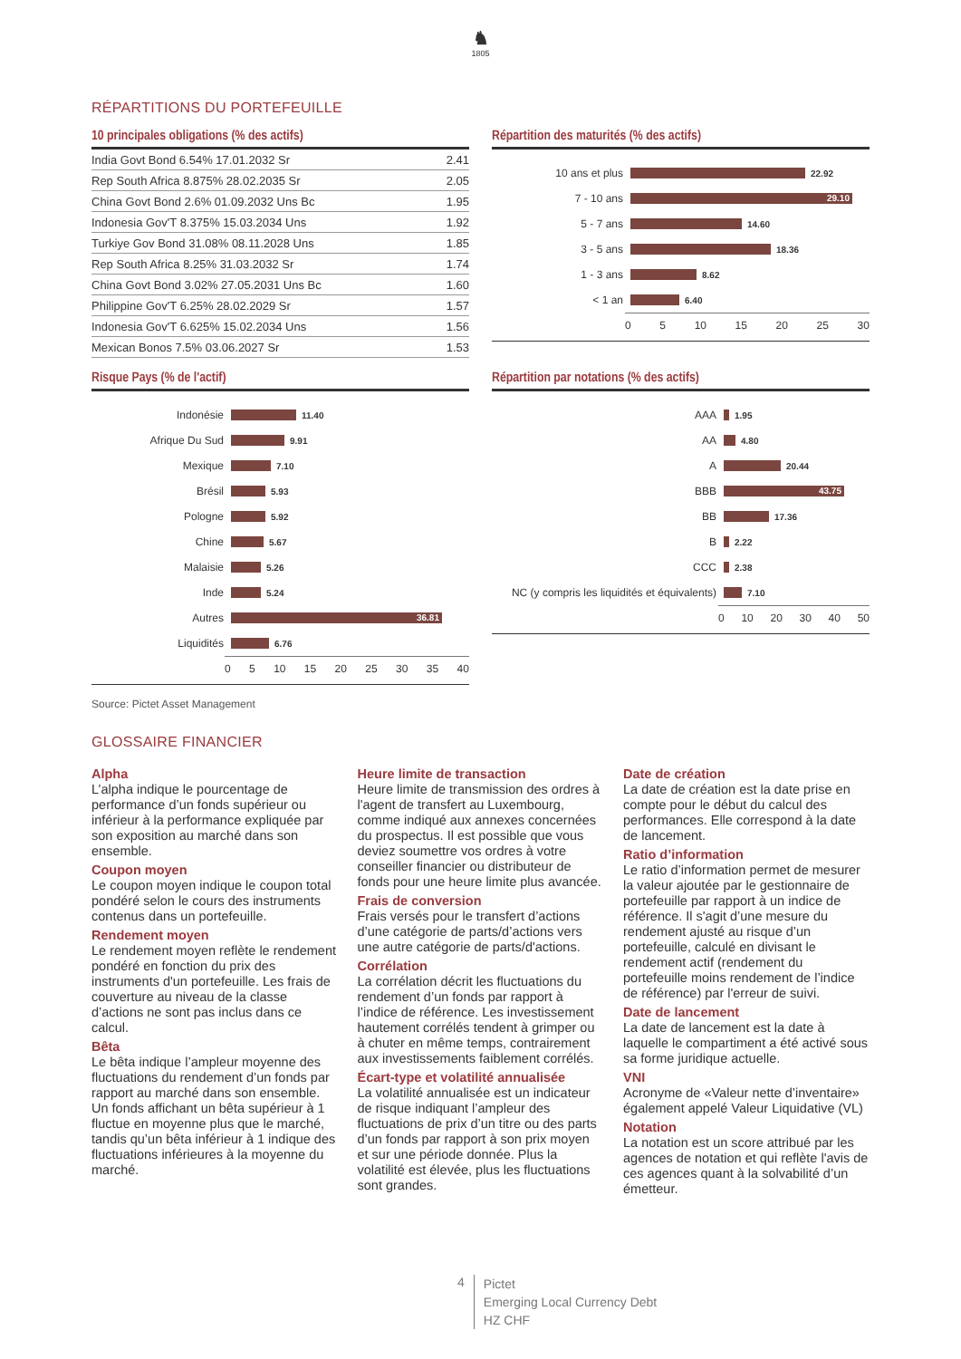♞
1805
RÉPARTITIONS DU PORTEFEUILLE
10 principales obligations (% des actifs)
| India Govt Bond 6.54% 17.01.2032 Sr | 2.41 |
| Rep South Africa 8.875% 28.02.2035 Sr | 2.05 |
| China Govt Bond 2.6% 01.09.2032 Uns Bc | 1.95 |
| Indonesia Gov'T 8.375% 15.03.2034 Uns | 1.92 |
| Turkiye Gov Bond 31.08% 08.11.2028 Uns | 1.85 |
| Rep South Africa 8.25% 31.03.2032 Sr | 1.74 |
| China Govt Bond 3.02% 27.05.2031 Uns Bc | 1.60 |
| Philippine Gov'T 6.25% 28.02.2029 Sr | 1.57 |
| Indonesia Gov'T 6.625% 15.02.2034 Uns | 1.56 |
| Mexican Bonos 7.5% 03.06.2027 Sr | 1.53 |
Répartition des maturités (% des actifs)
10 ans et plus
22.92
7 - 10 ans
29.10
5 - 7 ans
14.60
3 - 5 ans
18.36
1 - 3 ans
8.62
< 1 an
6.40
0 5 10 15 20 25 30
Risque Pays (% de l'actif)
Indonésie
11.40
Afrique Du Sud
9.91
Mexique
7.10
Brésil
5.93
Pologne
5.92
Chine
5.67
Malaisie
5.26
Inde
5.24
Autres
36.81
Liquidités
6.76
0 5 10 15 20 25 30 35 40
Répartition par notations (% des actifs)
AAA
1.95
AA
4.80
A
20.44
BBB
43.75
BB
17.36
B
2.22
CCC
2.38
NC (y compris les liquidités et équivalents)
7.10
0 10 20 30 40 50
Source: Pictet Asset Management
GLOSSAIRE FINANCIER
Alpha
L’alpha indique le pourcentage de performance d’un fonds supérieur ou inférieur à la performance expliquée par son exposition au marché dans son ensemble.
Coupon moyen
Le coupon moyen indique le coupon total pondéré selon le cours des instruments contenus dans un portefeuille.
Rendement moyen
Le rendement moyen reflète le rendement pondéré en fonction du prix des instruments d'un portefeuille. Les frais de couverture au niveau de la classe d’actions ne sont pas inclus dans ce calcul.
Bêta
Le bêta indique l’ampleur moyenne des fluctuations du rendement d’un fonds par rapport au marché dans son ensemble. Un fonds affichant un bêta supérieur à 1 fluctue en moyenne plus que le marché, tandis qu’un bêta inférieur à 1 indique des fluctuations inférieures à la moyenne du marché.
Heure limite de transaction
Heure limite de transmission des ordres à l'agent de transfert au Luxembourg, comme indiqué aux annexes concernées du prospectus. Il est possible que vous deviez soumettre vos ordres à votre conseiller financier ou distributeur de fonds pour une heure limite plus avancée.
Frais de conversion
Frais versés pour le transfert d’actions d’une catégorie de parts/d’actions vers une autre catégorie de parts/d'actions.
Corrélation
La corrélation décrit les fluctuations du rendement d’un fonds par rapport à l’indice de référence. Les investissement hautement corrélés tendent à grimper ou à chuter en même temps, contrairement aux investissements faiblement corrélés.
Écart-type et volatilité annualisée
La volatilité annualisée est un indicateur de risque indiquant l’ampleur des fluctuations de prix d’un titre ou des parts d’un fonds par rapport à son prix moyen et sur une période donnée. Plus la volatilité est élevée, plus les fluctuations sont grandes.
Date de création
La date de création est la date prise en compte pour le début du calcul des performances. Elle correspond à la date de lancement.
Ratio d’information
Le ratio d’information permet de mesurer la valeur ajoutée par le gestionnaire de portefeuille par rapport à un indice de référence. Il s'agit d’une mesure du rendement ajusté au risque d’un portefeuille, calculé en divisant le rendement actif (rendement du portefeuille moins rendement de l’indice de référence) par l'erreur de suivi.
Date de lancement
La date de lancement est la date à laquelle le compartiment a été activé sous sa forme juridique actuelle.
VNI
Acronyme de «Valeur nette d’inventaire» également appelé Valeur Liquidative (VL)
Notation
La notation est un score attribué par les agences de notation et qui reflète l'avis de ces agences quant à la solvabilité d’un émetteur.
4
Pictet
Emerging Local Currency Debt
HZ CHF